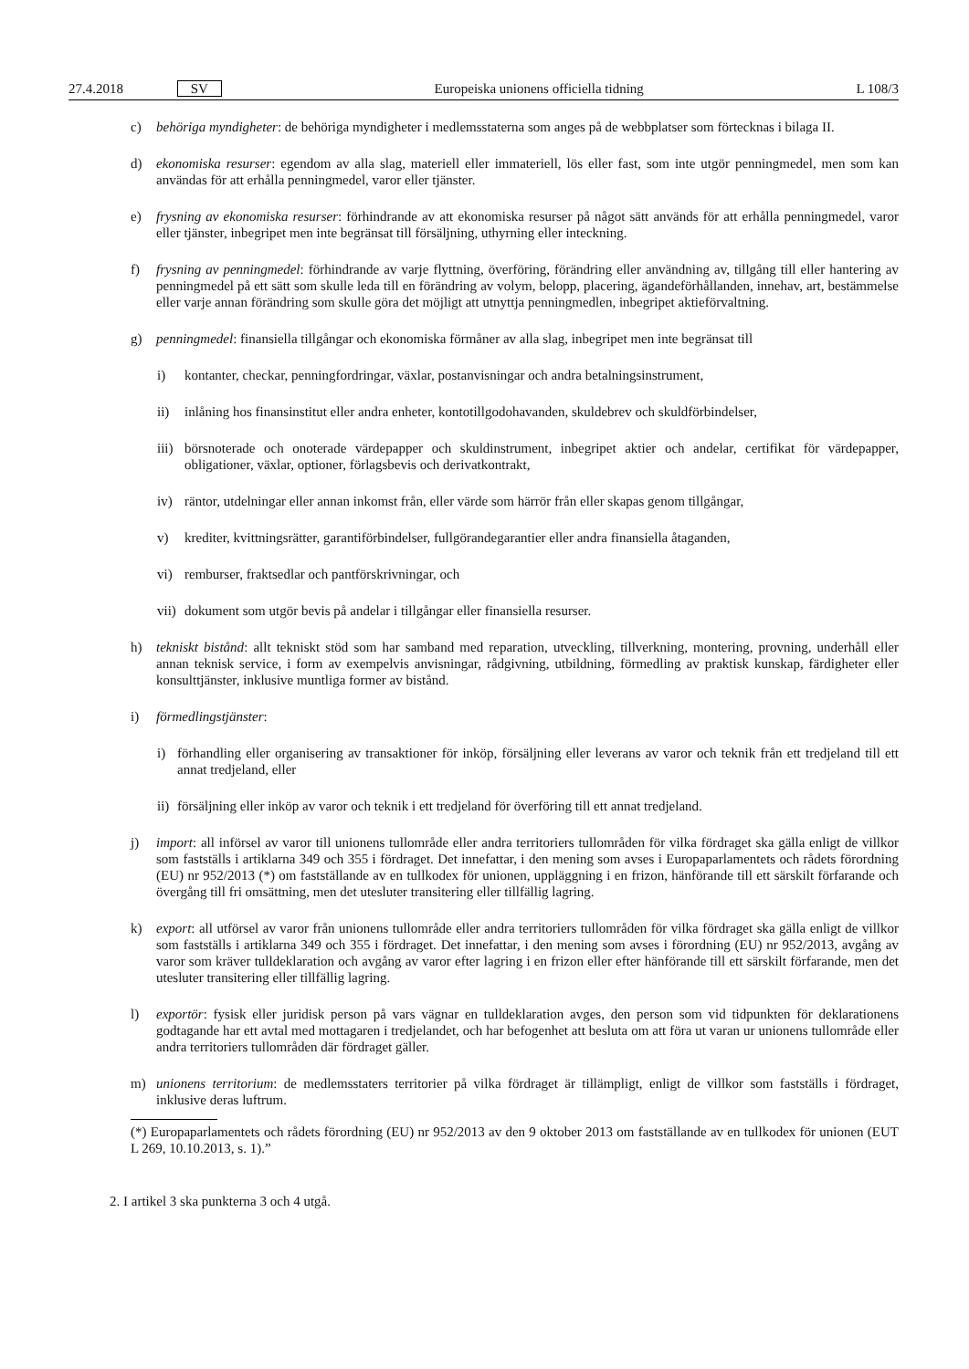27.4.2018 SV Europeiska unionens officiella tidning L 108/3
c) behöriga myndigheter: de behöriga myndigheter i medlemsstaterna som anges på de webbplatser som förtecknas i bilaga II.
d) ekonomiska resurser: egendom av alla slag, materiell eller immateriell, lös eller fast, som inte utgör penningmedel, men som kan användas för att erhålla penningmedel, varor eller tjänster.
e) frysning av ekonomiska resurser: förhindrande av att ekonomiska resurser på något sätt används för att erhålla penningmedel, varor eller tjänster, inbegripet men inte begränsat till försäljning, uthyrning eller inteckning.
f) frysning av penningmedel: förhindrande av varje flyttning, överföring, förändring eller användning av, tillgång till eller hantering av penningmedel på ett sätt som skulle leda till en förändring av volym, belopp, placering, ägandeförhållanden, innehav, art, bestämmelse eller varje annan förändring som skulle göra det möjligt att utnyttja penningmedlen, inbegripet aktieförvaltning.
g) penningmedel: finansiella tillgångar och ekonomiska förmåner av alla slag, inbegripet men inte begränsat till
i) kontanter, checkar, penningfordringar, växlar, postanvisningar och andra betalningsinstrument,
ii) inlåning hos finansinstitut eller andra enheter, kontotillgodohavanden, skuldebrev och skuldförbindelser,
iii)
börsnoterade och onoterade värdepapper och skuldinstrument, inbegripet aktier och andelar, certifikat för värdepapper, obligationer, växlar, optioner, förlagsbevis och derivatkontrakt,
iv) räntor, utdelningar eller annan inkomst från, eller värde som härrör från eller skapas genom tillgångar,
v) krediter, kvittningsrätter, garantiförbindelser, fullgörandegarantier eller andra finansiella åtaganden,
vi) remburser, fraktsedlar och pantförskrivningar, och
vii)
dokument som utgör bevis på andelar i tillgångar eller finansiella resurser.
h) tekniskt bistånd: allt tekniskt stöd som har samband med reparation, utveckling, tillverkning, montering, provning, underhåll eller annan teknisk service, i form av exempelvis anvisningar, rådgivning, utbildning, förmedling av praktisk kunskap, färdigheter eller konsulttjänster, inklusive muntliga former av bistånd.
i) förmedlingstjänster:
i) förhandling eller organisering av transaktioner för inköp, försäljning eller leverans av varor och teknik från ett tredjeland till ett annat tredjeland, eller
ii)
försäljning eller inköp av varor och teknik i ett tredjeland för överföring till ett annat tredjeland.
j) import: all införsel av varor till unionens tullområde eller andra territoriers tullområden för vilka fördraget ska gälla enligt de villkor som fastställs i artiklarna 349 och 355 i fördraget. Det innefattar, i den mening som avses i Europaparlamentets och rådets förordning (EU) nr 952/2013 (*) om fastställande av en tullkodex för unionen, uppläggning i en frizon, hänförande till ett särskilt förfarande och övergång till fri omsättning, men det utesluter transitering eller tillfällig lagring.
k) export: all utförsel av varor från unionens tullområde eller andra territoriers tullområden för vilka fördraget ska gälla enligt de villkor som fastställs i artiklarna 349 och 355 i fördraget. Det innefattar, i den mening som avses i förordning (EU) nr 952/2013, avgång av varor som kräver tulldeklaration och avgång av varor efter lagring i en frizon eller efter hänförande till ett särskilt förfarande, men det utesluter transitering eller tillfällig lagring.
l) exportör: fysisk eller juridisk person på vars vägnar en tulldeklaration avges, den person som vid tidpunkten för deklarationens godtagande har ett avtal med mottagaren i tredjelandet, och har befogenhet att besluta om att föra ut varan ur unionens tullområde eller andra territoriers tullområden där fördraget gäller.
m) unionens territorium: de medlemsstaters territorier på vilka fördraget är tillämpligt, enligt de villkor som fastställs i fördraget, inklusive deras luftrum.
(*) Europaparlamentets och rådets förordning (EU) nr 952/2013 av den 9 oktober 2013 om fastställande av en tullkodex för unionen (EUT L 269, 10.10.2013, s. 1).”
2. I artikel 3 ska punkterna 3 och 4 utgå.